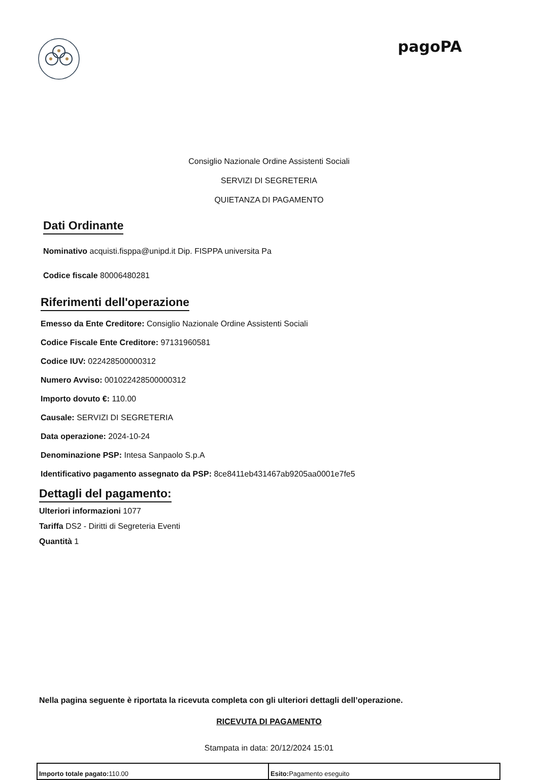pagoPA
Consiglio Nazionale Ordine Assistenti Sociali
SERVIZI DI SEGRETERIA
QUIETANZA DI PAGAMENTO
Dati Ordinante
Nominativo acquisti.fisppa@unipd.it Dip. FISPPA universita Pa
Codice fiscale 80006480281
Riferimenti dell'operazione
Emesso da Ente Creditore: Consiglio Nazionale Ordine Assistenti Sociali
Codice Fiscale Ente Creditore: 97131960581
Codice IUV: 022428500000312
Numero Avviso: 001022428500000312
Importo dovuto €: 110.00
Causale: SERVIZI DI SEGRETERIA
Data operazione: 2024-10-24
Denominazione PSP: Intesa Sanpaolo S.p.A
Identificativo pagamento assegnato da PSP: 8ce8411eb431467ab9205aa0001e7fe5
Dettagli del pagamento:
Ulteriori informazioni 1077
Tariffa DS2 - Diritti di Segreteria Eventi
Quantità 1
Nella pagina seguente è riportata la ricevuta completa con gli ulteriori dettagli dell’operazione.
RICEVUTA DI PAGAMENTO
Stampata in data: 20/12/2024 15:01
| Importo totale pagato: 110.00 | Esito: Pagamento eseguito |